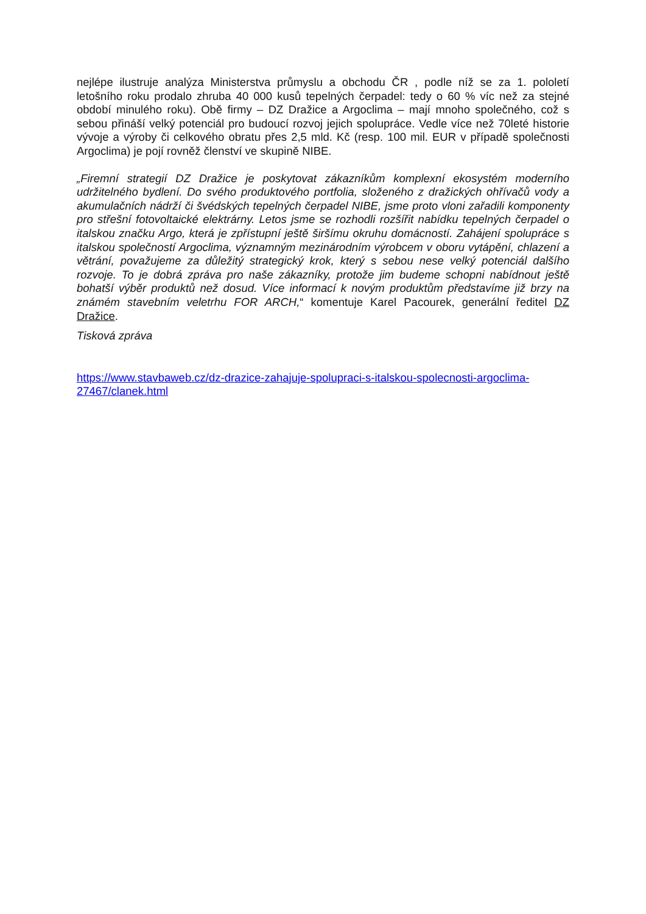nejlépe ilustruje analýza Ministerstva průmyslu a obchodu ČR , podle níž se za 1. pololetí letošního roku prodalo zhruba 40 000 kusů tepelných čerpadel: tedy o 60 % víc než za stejné období minulého roku). Obě firmy – DZ Dražice a Argoclima – mají mnoho společného, což s sebou přináší velký potenciál pro budoucí rozvoj jejich spolupráce. Vedle více než 70leté historie vývoje a výroby či celkového obratu přes 2,5 mld. Kč (resp. 100 mil. EUR v případě společnosti Argoclima) je pojí rovněž členství ve skupině NIBE.
„Firemní strategií DZ Dražice je poskytovat zákazníkům komplexní ekosystém moderního udržitelného bydlení. Do svého produktového portfolia, složeného z dražických ohřívačů vody a akumulačních nádrží či švédských tepelných čerpadel NIBE, jsme proto vloni zařadili komponenty pro střešní fotovoltaické elektrárny. Letos jsme se rozhodli rozšířit nabídku tepelných čerpadel o italskou značku Argo, která je zpřístupní ještě širšímu okruhu domácností. Zahájení spolupráce s italskou společností Argoclima, významným mezinárodním výrobcem v oboru vytápění, chlazení a větrání, považujeme za důležitý strategický krok, který s sebou nese velký potenciál dalšího rozvoje. To je dobrá zpráva pro naše zákazníky, protože jim budeme schopni nabídnout ještě bohatší výběr produktů než dosud. Více informací k novým produktům představíme již brzy na známém stavebním veletrhu FOR ARCH,“ komentuje Karel Pacourek, generální ředitel DZ Dražice.
Tisková zpráva
https://www.stavbaweb.cz/dz-drazice-zahajuje-spolupraci-s-italskou-spolecnosti-argoclima-
27467/clanek.html